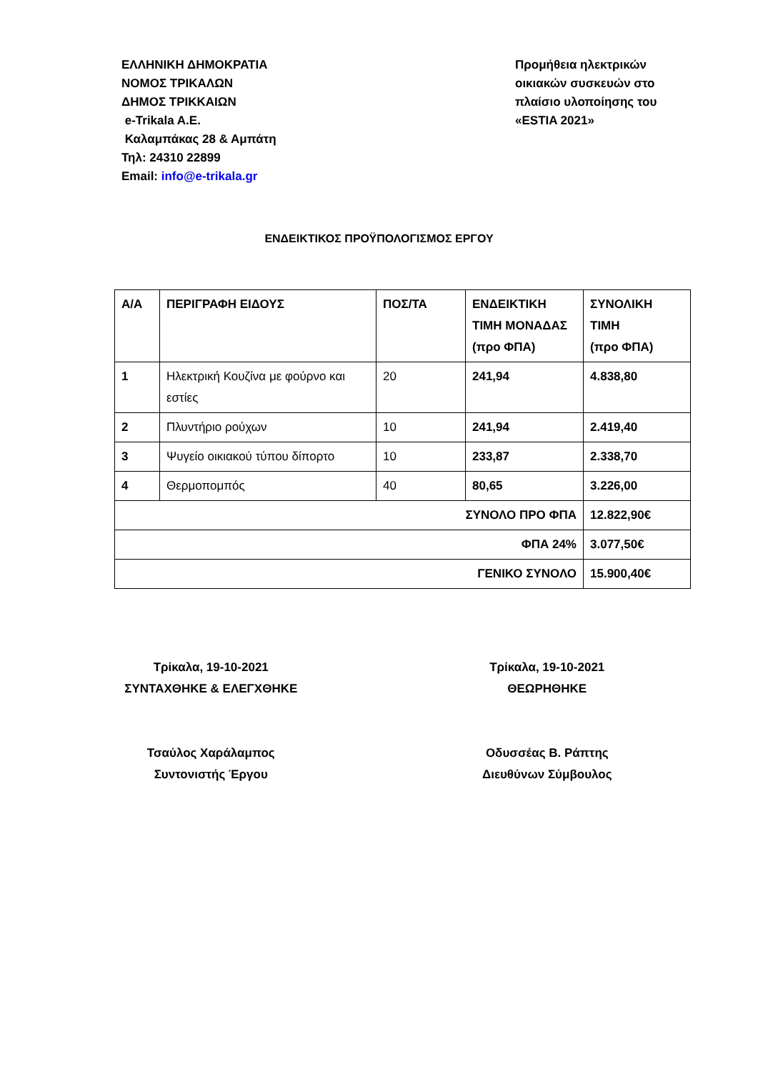ΕΛΛΗΝΙΚΗ ΔΗΜΟΚΡΑΤΙΑ
ΝΟΜΟΣ ΤΡΙΚΑΛΩΝ
ΔΗΜΟΣ ΤΡΙΚΚΑΙΩΝ
e-Trikala A.E.
Καλαμπάκας 28 & Αμπάτη
Τηλ: 24310 22899
Email: info@e-trikala.gr
Προμήθεια ηλεκτρικών οικιακών συσκευών στο πλαίσιο υλοποίησης του «ESTIA 2021»
ΕΝΔΕΙΚΤΙΚΟΣ ΠΡΟΫΠΟΛΟΓΙΣΜΟΣ ΕΡΓΟΥ
| Α/Α | ΠΕΡΙΓΡΑΦΗ ΕΙΔΟΥΣ | ΠΟΣ/ΤΑ | ΕΝΔΕΙΚΤΙΚΗ ΤΙΜΗ ΜΟΝΑΔΑΣ (προ ΦΠΑ) | ΣΥΝΟΛΙΚΗ ΤΙΜΗ (προ ΦΠΑ) |
| --- | --- | --- | --- | --- |
| 1 | Ηλεκτρική Κουζίνα με φούρνο και εστίες | 20 | 241,94 | 4.838,80 |
| 2 | Πλυντήριο ρούχων | 10 | 241,94 | 2.419,40 |
| 3 | Ψυγείο οικιακού τύπου δίπορτο | 10 | 233,87 | 2.338,70 |
| 4 | Θερμοπομπός | 40 | 80,65 | 3.226,00 |
| ΣΥΝΟΛΟ ΠΡΟ ΦΠΑ | | | | 12.822,90€ |
| ΦΠΑ 24% | | | | 3.077,50€ |
| ΓΕΝΙΚΟ ΣΥΝΟΛΟ | | | | 15.900,40€ |
Τρίκαλα, 19-10-2021
ΣΥΝΤΑΧΘΗΚΕ & ΕΛΕΓΧΘΗΚΕ
Τρίκαλα, 19-10-2021
ΘΕΩΡΗΘΗΚΕ
Τσαύλος Χαράλαμπος
Συντονιστής Έργου
Οδυσσέας Β. Ράπτης
Διευθύνων Σύμβουλος